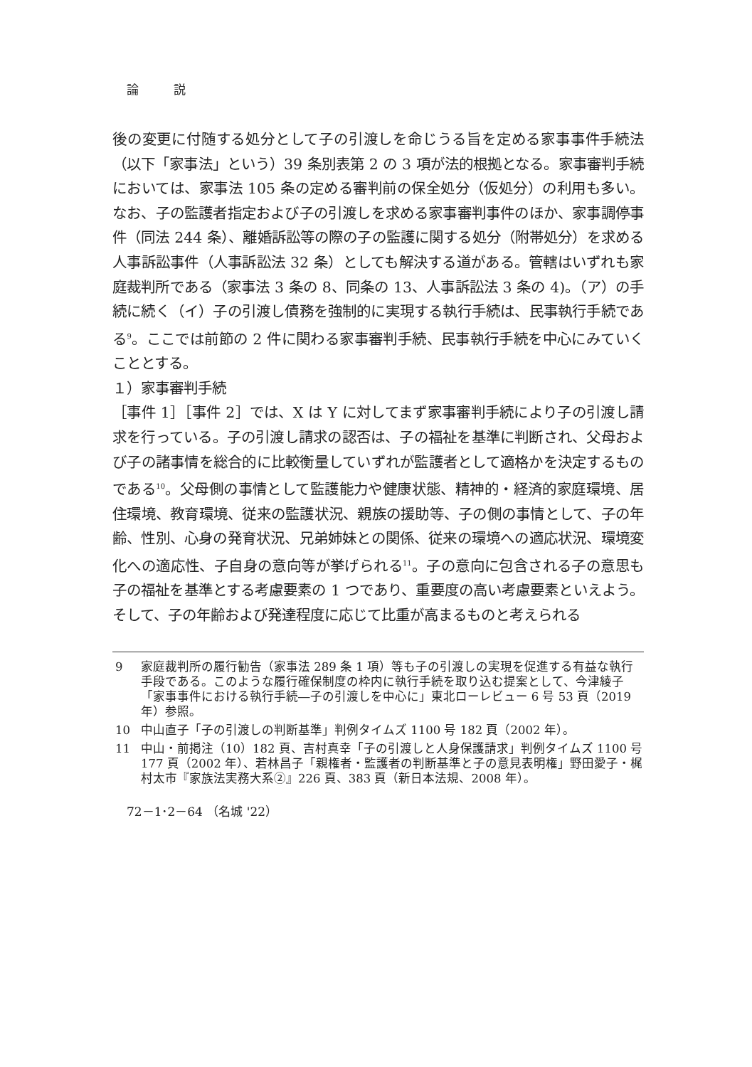論 説
後の変更に付随する処分として子の引渡しを命じうる旨を定める家事事件手続法（以下「家事法」という）39 条別表第 2 の 3 項が法的根拠となる。家事審判手続においては、家事法 105 条の定める審判前の保全処分（仮処分）の利用も多い。なお、子の監護者指定および子の引渡しを求める家事審判事件のほか、家事調停事件（同法 244 条）、離婚訴訟等の際の子の監護に関する処分（附帯処分）を求める人事訴訟事件（人事訴訟法 32 条）としても解決する道がある。管轄はいずれも家庭裁判所である（家事法 3 条の 8、同条の 13、人事訴訟法 3 条の 4)。（ア）の手続に続く（イ）子の引渡し債務を強制的に実現する執行手続は、民事執行手続である<sup>9</sup>。ここでは前節の 2 件に関わる家事審判手続、民事執行手続を中心にみていくこととする。
１）家事審判手続
［事件 1］［事件 2］では、X は Y に対してまず家事審判手続により子の引渡し請求を行っている。子の引渡し請求の認否は、子の福祉を基準に判断され、父母および子の諸事情を総合的に比較衡量していずれが監護者として適格かを決定するものである<sup>10</sup>。父母側の事情として監護能力や健康状態、精神的・経済的家庭環境、居住環境、教育環境、従来の監護状況、親族の援助等、子の側の事情として、子の年齢、性別、心身の発育状況、兄弟姉妹との関係、従来の環境への適応状況、環境変化への適応性、子自身の意向等が挙げられる<sup>11</sup>。子の意向に包含される子の意思も子の福祉を基準とする考慮要素の 1 つであり、重要度の高い考慮要素といえよう。そして、子の年齢および発達程度に応じて比重が高まるものと考えられる
9 家庭裁判所の履行勧告（家事法 289 条 1 項）等も子の引渡しの実現を促進する有益な執行手段である。このような履行確保制度の枠内に執行手続を取り込む提案として、今津綾子「家事事件における執行手続―子の引渡しを中心に」東北ローレビュー 6 号 53 頁（2019 年）参照。
10 中山直子「子の引渡しの判断基準」判例タイムズ 1100 号 182 頁（2002 年）。
11 中山・前掲注（10）182 頁、吉村真幸「子の引渡しと人身保護請求」判例タイムズ 1100 号 177 頁（2002 年）、若林昌子「親権者・監護者の判断基準と子の意見表明権」野田愛子・梶村太市『家族法実務大系②』226 頁、383 頁（新日本法規、2008 年）。
72－1･2－64 （名城 '22）